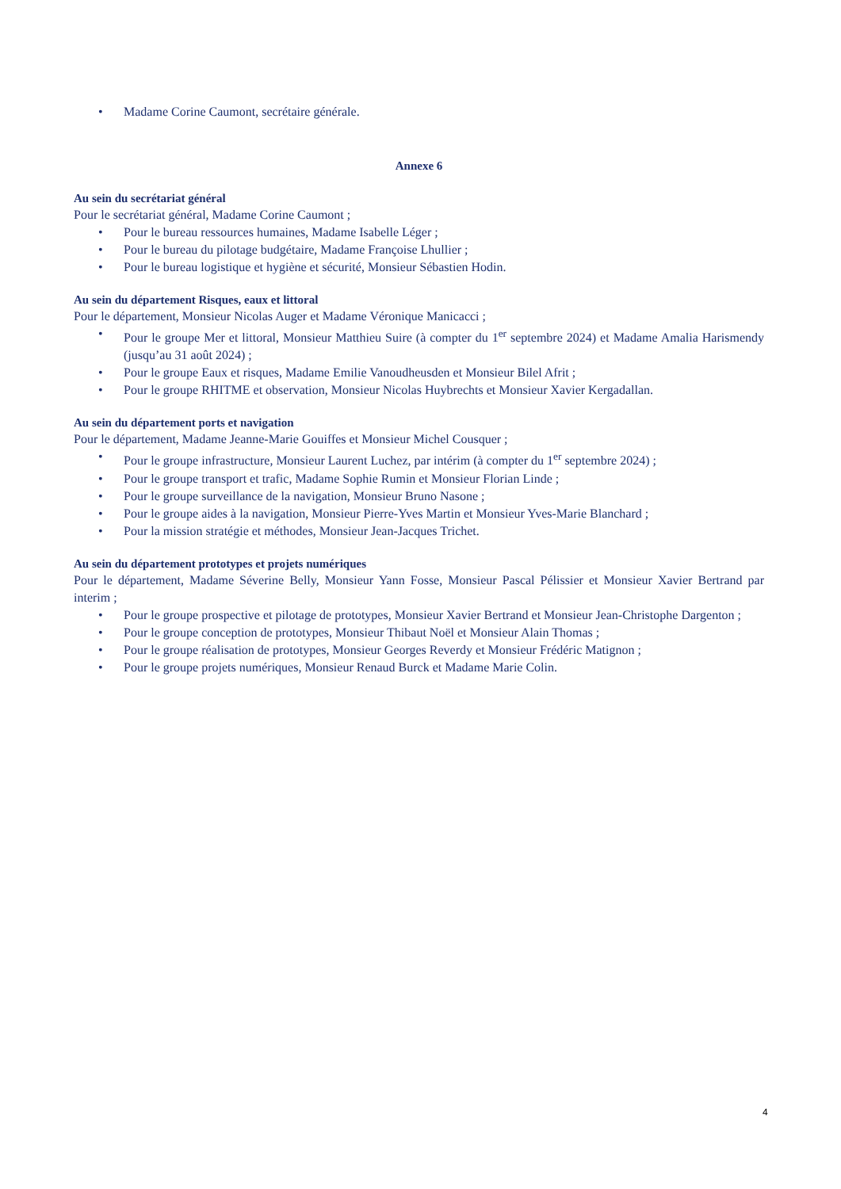• Madame Corine Caumont, secrétaire générale.
Annexe 6
Au sein du secrétariat général
Pour le secrétariat général, Madame Corine Caumont ;
• Pour le bureau ressources humaines, Madame Isabelle Léger ;
• Pour le bureau du pilotage budgétaire, Madame Françoise Lhullier ;
• Pour le bureau logistique et hygiène et sécurité, Monsieur Sébastien Hodin.
Au sein du département Risques, eaux et littoral
Pour le département, Monsieur Nicolas Auger et Madame Véronique Manicacci ;
• Pour le groupe Mer et littoral, Monsieur Matthieu Suire (à compter du 1<sup>er</sup> septembre 2024) et Madame Amalia Harismendy (jusqu’au 31 août 2024) ;
• Pour le groupe Eaux et risques, Madame Emilie Vanoudheusden et Monsieur Bilel Afrit ;
• Pour le groupe RHITME et observation, Monsieur Nicolas Huybrechts et Monsieur Xavier Kergadallan.
Au sein du département ports et navigation
Pour le département, Madame Jeanne-Marie Gouiffes et Monsieur Michel Cousquer ;
• Pour le groupe infrastructure, Monsieur Laurent Luchez, par intérim (à compter du 1<sup>er</sup> septembre 2024) ;
• Pour le groupe transport et trafic, Madame Sophie Rumin et Monsieur Florian Linde ;
• Pour le groupe surveillance de la navigation, Monsieur Bruno Nasone ;
• Pour le groupe aides à la navigation, Monsieur Pierre-Yves Martin et Monsieur Yves-Marie Blanchard ;
• Pour la mission stratégie et méthodes, Monsieur Jean-Jacques Trichet.
Au sein du département prototypes et projets numériques
Pour le département, Madame Séverine Belly, Monsieur Yann Fosse, Monsieur Pascal Pélissier et Monsieur Xavier Bertrand par interim ;
• Pour le groupe prospective et pilotage de prototypes, Monsieur Xavier Bertrand et Monsieur Jean-Christophe Dargenton ;
• Pour le groupe conception de prototypes, Monsieur Thibaut Noël et Monsieur Alain Thomas ;
• Pour le groupe réalisation de prototypes, Monsieur Georges Reverdy et Monsieur Frédéric Matignon ;
• Pour le groupe projets numériques, Monsieur Renaud Burck et Madame Marie Colin.
4